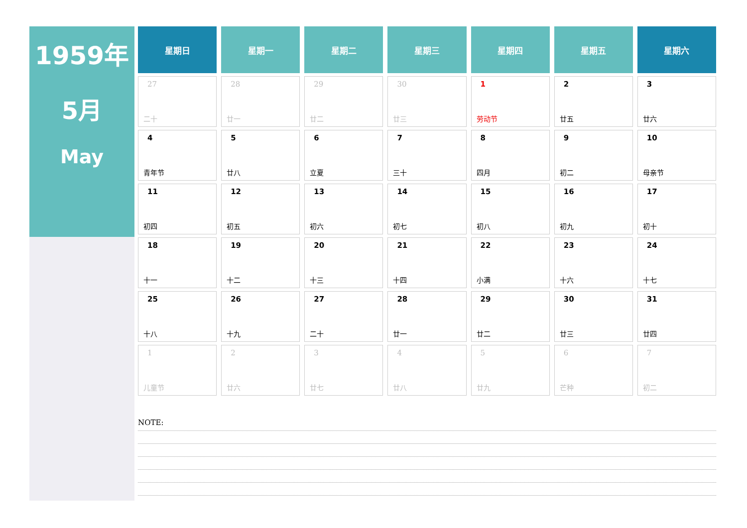1959年
5月
May
| 星期日 | 星期一 | 星期二 | 星期三 | 星期四 | 星期五 | 星期六 |
| --- | --- | --- | --- | --- | --- | --- |
| 27 二十 | 28 廿一 | 29 廿二 | 30 廿三 | 1 劳动节 | 2 廿五 | 3 廿六 |
| 4 青年节 | 5 廿八 | 6 立夏 | 7 三十 | 8 四月 | 9 初二 | 10 母亲节 |
| 11 初四 | 12 初五 | 13 初六 | 14 初七 | 15 初八 | 16 初九 | 17 初十 |
| 18 十一 | 19 十二 | 20 十三 | 21 十四 | 22 小满 | 23 十六 | 24 十七 |
| 25 十八 | 26 十九 | 27 二十 | 28 廿一 | 29 廿二 | 30 廿三 | 31 廿四 |
| 1 儿童节 | 2 廿六 | 3 廿七 | 4 廿八 | 5 廿九 | 6 芒种 | 7 初二 |
NOTE: